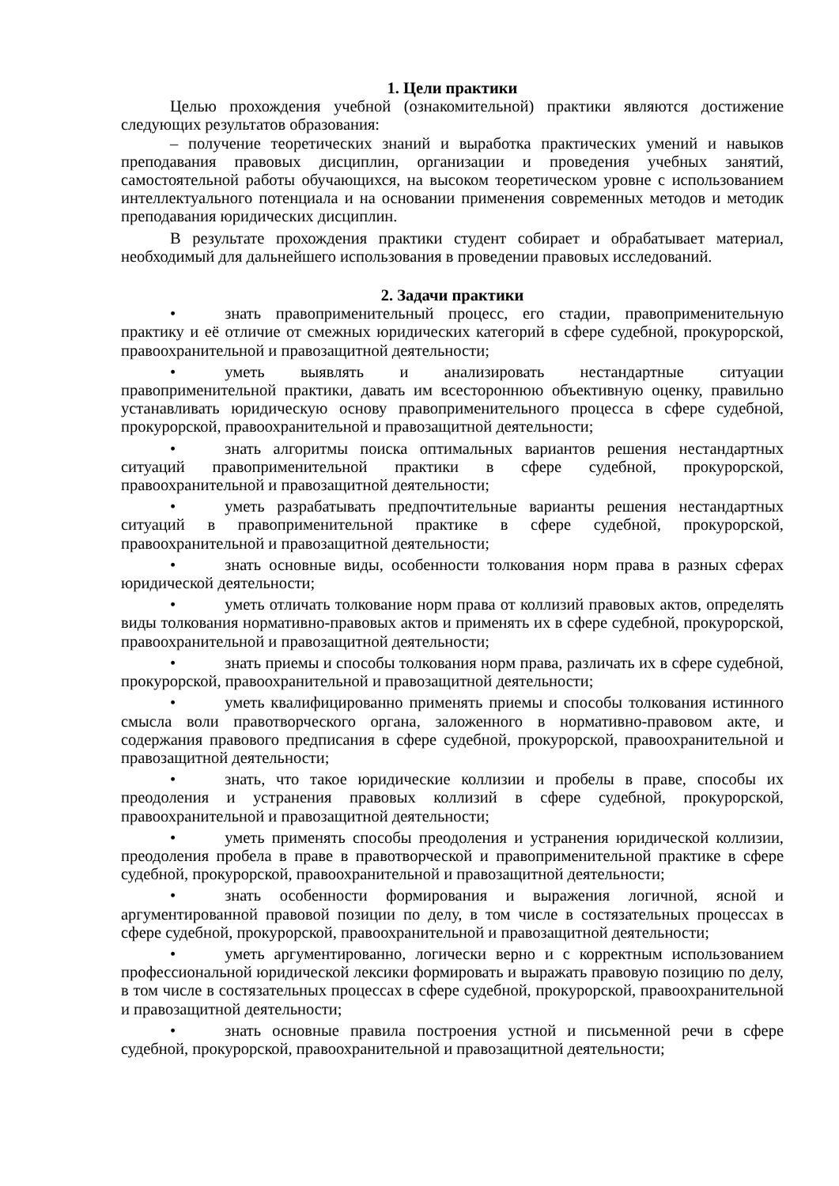1. Цели практики
Целью прохождения учебной (ознакомительной) практики являются достижение следующих результатов образования:
– получение теоретических знаний и выработка практических умений и навыков преподавания правовых дисциплин, организации и проведения учебных занятий, самостоятельной работы обучающихся, на высоком теоретическом уровне с использованием интеллектуального потенциала и на основании применения современных методов и методик преподавания юридических дисциплин.
В результате прохождения практики студент собирает и обрабатывает материал, необходимый для дальнейшего использования в проведении правовых исследований.
2. Задачи практики
• знать правоприменительный процесс, его стадии, правоприменительную практику и её отличие от смежных юридических категорий в сфере судебной, прокурорской, правоохранительной и правозащитной деятельности;
• уметь выявлять и анализировать нестандартные ситуации правоприменительной практики, давать им всестороннюю объективную оценку, правильно устанавливать юридическую основу правоприменительного процесса в сфере судебной, прокурорской, правоохранительной и правозащитной деятельности;
• знать алгоритмы поиска оптимальных вариантов решения нестандартных ситуаций правоприменительной практики в сфере судебной, прокурорской, правоохранительной и правозащитной деятельности;
• уметь разрабатывать предпочтительные варианты решения нестандартных ситуаций в правоприменительной практике в сфере судебной, прокурорской, правоохранительной и правозащитной деятельности;
• знать основные виды, особенности толкования норм права в разных сферах юридической деятельности;
• уметь отличать толкование норм права от коллизий правовых актов, определять виды толкования нормативно-правовых актов и применять их в сфере судебной, прокурорской, правоохранительной и правозащитной деятельности;
• знать приемы и способы толкования норм права, различать их в сфере судебной, прокурорской, правоохранительной и правозащитной деятельности;
• уметь квалифицированно применять приемы и способы толкования истинного смысла воли правотворческого органа, заложенного в нормативно-правовом акте, и содержания правового предписания в сфере судебной, прокурорской, правоохранительной и правозащитной деятельности;
• знать, что такое юридические коллизии и пробелы в праве, способы их преодоления и устранения правовых коллизий в сфере судебной, прокурорской, правоохранительной и правозащитной деятельности;
• уметь применять способы преодоления и устранения юридической коллизии, преодоления пробела в праве в правотворческой и правоприменительной практике в сфере судебной, прокурорской, правоохранительной и правозащитной деятельности;
• знать особенности формирования и выражения логичной, ясной и аргументированной правовой позиции по делу, в том числе в состязательных процессах в сфере судебной, прокурорской, правоохранительной и правозащитной деятельности;
• уметь аргументированно, логически верно и с корректным использованием профессиональной юридической лексики формировать и выражать правовую позицию по делу, в том числе в состязательных процессах в сфере судебной, прокурорской, правоохранительной и правозащитной деятельности;
• знать основные правила построения устной и письменной речи в сфере судебной, прокурорской, правоохранительной и правозащитной деятельности;